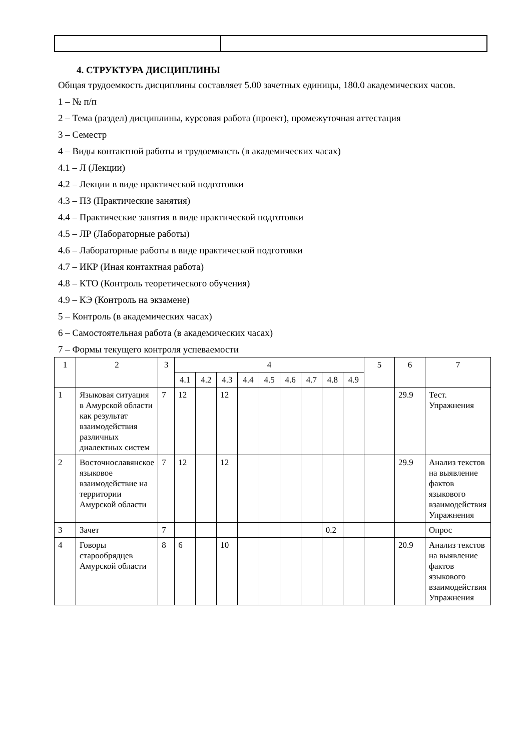4. СТРУКТУРА ДИСЦИПЛИНЫ
Общая трудоемкость дисциплины составляет 5.00 зачетных единицы, 180.0 академических часов.
1 – № п/п
2 – Тема (раздел) дисциплины, курсовая работа (проект), промежуточная аттестация
3 – Семестр
4 – Виды контактной работы и трудоемкость (в академических часах)
4.1 – Л (Лекции)
4.2 – Лекции в виде практической подготовки
4.3 – ПЗ (Практические занятия)
4.4 – Практические занятия в виде практической подготовки
4.5 – ЛР (Лабораторные работы)
4.6 – Лабораторные работы в виде практической подготовки
4.7 – ИКР (Иная контактная работа)
4.8 – КТО (Контроль теоретического обучения)
4.9 – КЭ (Контроль на экзамене)
5 – Контроль (в академических часах)
6 – Самостоятельная работа (в академических часах)
7 – Формы текущего контроля успеваемости
| 1 | 2 | 3 | 4 | | | | | | | | | 5 | 6 | 7 |
| --- | --- | --- | --- | --- | --- | --- | --- | --- | --- | --- | --- | --- | --- | --- |
| | | | 4.1 | 4.2 | 4.3 | 4.4 | 4.5 | 4.6 | 4.7 | 4.8 | 4.9 | | | |
| 1 | Языковая ситуация в Амурской области как результат взаимодействия различных диалектных систем | 7 | 12 | | 12 | | | | | | | | 29.9 | Тест. Упражнения |
| 2 | Восточнославянское языковое взаимодействие на территории Амурской области | 7 | 12 | | 12 | | | | | | | | 29.9 | Анализ текстов на выявление фактов языкового взаимодействия Упражнения |
| 3 | Зачет | 7 | | | | | | | | 0.2 | | | | Опрос |
| 4 | Говоры старообрядцев Амурской области | 8 | 6 | | 10 | | | | | | | | 20.9 | Анализ текстов на выявление фактов языкового взаимодействия Упражнения |